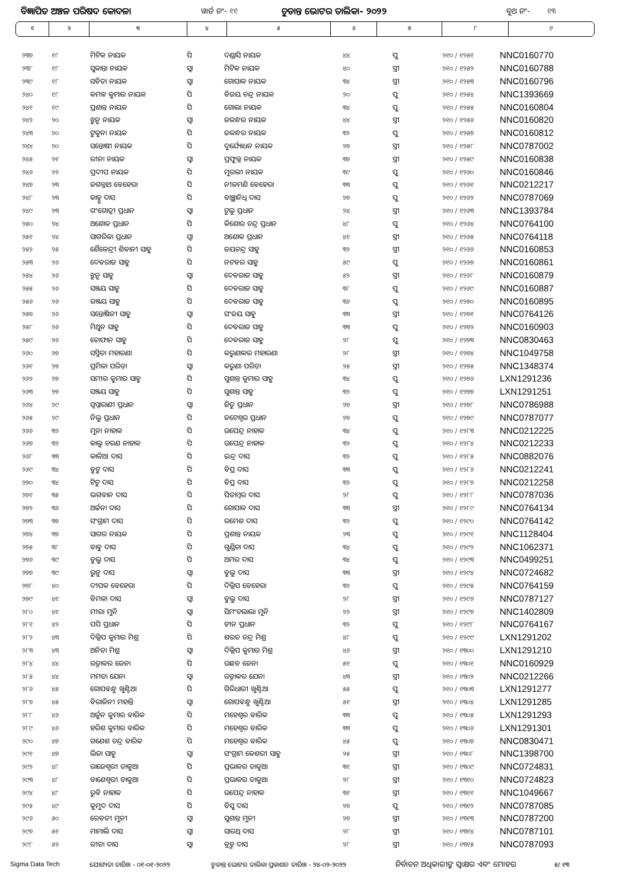ବିଜ୍ଞାପିତ ଅଞ୍ଚଳ ପରିଷଦ କୋଦଳା ୱାର୍ଡ ନଂ- ୧୧ ଚୁଡାନ୍ତ ଭୋଟର ତାଲିକା- ୨୦୨୨ ବୁଥ ନଂ- ୧୩
| ୧ | ୨ | ୩ | ୪ | ୫ | ୬ | ୭ | ୮ | ୯ |
| --- | --- | --- | --- | --- | --- | --- | --- | --- |
| ୨୩୭ | ୧୮ | ମିଟିକ ନାୟକ | ପି | ଦଣ୍ଡାସି ନାୟକ | ୪୪ | ପୁ | ୨୧୦ / ୧୨୫୧ | NNC0160770 |
| ୨୩୮ | ୧୮ | ସୁକାନ୍ତା ନାୟକ | ସ୍ୱା | ମିଟିକ ନାୟକ | ୪୦ | ସ୍ତ୍ରୀ | ୨୧୦ / ୧୨୫୨ | NNC0160788 |
| ୨୩୯ | ୧୮ | ସବିତା ନାୟକ | ସ୍ୱା | ଗୋପାଳ ନାୟକ | ୩୪ | ସ୍ତ୍ରୀ | ୨୧୦ / ୧୨୫୩ | NNC0160796 |
| ୨୪୦ | ୧୮ | କମଳ କୁମାର ନାୟକ | ପି | ବିଜୟ ଚନ୍ଦ୍ର ନାୟକ | ୨୦ | ପୁ | ୨୧୦ / ୧୨୫୪ | NNC1393669 |
| ୨୪୧ | ୧୯ | ପ୍ରଶାନ୍ତ ନାୟକ | ପି | ଗୋଲା ନାୟକ | ୩୪ | ପୁ | ୨୧୦ / ୧୨୫୫ | NNC0160804 |
| ୨୪୨ | ୨୦ | ଝୁନୁ ନାୟକ | ସ୍ୱା | ଜଳନ୍ଧର ନାୟକ | ୪୪ | ସ୍ତ୍ରୀ | ୨୧୦ / ୧୨୫୬ | NNC0160820 |
| ୨୪୩ | ୨୦ | ଟୁକୁନା ନାୟକ | ପି | ଜଳନ୍ଧର ନାୟକ | ୩୨ | ପୁ | ୨୧୦ / ୧୨୫୭ | NNC0160812 |
| ୨୪୪ | ୨୦ | ସନ୍ତୋଷୀ ନାୟକ | ପି | ଦୁର୍ଯ୍ୟୋଧନ ନାୟକ | ୨୭ | ସ୍ତ୍ରୀ | ୨୧୦ / ୧୨୫୮ | NNC0787002 |
| ୨୪୫ | ୨୧ | ରୀନା ନାୟକ | ସ୍ୱା | ପ୍ରଫୁଲ୍ଲ ନାୟକ | ୩୭ | ସ୍ତ୍ରୀ | ୨୧୦ / ୧୨୫୯ | NNC0160838 |
| ୨୪୬ | ୨୨ | ପ୍ରଦୀପ ନାୟକ | ପି | ମୁରଲୀ ନାୟକ | ୩୯ | ପୁ | ୨୧୦ / ୧୨୬୦ | NNC0160846 |
| ୨୪୭ | ୨୩ | ଜଗନ୍ନାଥ ବେହେରା | ପି | ନୀଳମଣି ବେହେରା | ୩୩ | ପୁ | ୨୧୦ / ୧୨୬୧ | NNC0212217 |
| ୨୪୮ | ୨୩ | କାହ୍ନୁ ଦାସ | ପି | ବାଞ୍ଛାନିଧି ଦାସ | ୨୭ | ପୁ | ୨୧୦ / ୧୨୬୨ | NNC0787069 |
| ୨୪୯ | ୨୩ | ଗଂଗୋତ୍ରୀ ପ୍ରଧାନ | ସ୍ୱା | ଟୁଲୁ ପ୍ରଧାନ | ୨୪ | ସ୍ତ୍ରୀ | ୨୧୦ / ୧୨୬୩ | NNC1393784 |
| ୨୫୦ | ୨୪ | ଅଶୋକ ପ୍ରଧାନ | ପି | କିଶୋର ଚନ୍ଦ୍ର ପ୍ରଧାନ | ୪୮ | ପୁ | ୨୧୦ / ୧୨୬୪ | NNC0764100 |
| ୨୫୧ | ୨୪ | ସାଗରିକା ପ୍ରଧାନ | ସ୍ୱା | ଅଶୋକ ପ୍ରଧାନ | ୪୧ | ସ୍ତ୍ରୀ | ୨୧୦ / ୧୨୬୫ | NNC0764118 |
| ୨୫୨ | ୨୫ | ଶୈଳେନ୍ଦ୍ରୀ ଶିବାନୀ ସାହୁ | ପି | ଜୟଚନ୍ଦ୍ର ସାହୁ | ୩୨ | ସ୍ତ୍ରୀ | ୨୧୦ / ୧୨୬୬ | NNC0160853 |
| ୨୫୩ | ୨୬ | ଦେବରାଜ ସାହୁ | ପି | ନଟବର ସାହୁ | ୫୯ | ପୁ | ୨୧୦ / ୧୨୬୭ | NNC0160861 |
| ୨୫୪ | ୨୬ | ଝୁନୁ ସାହୁ | ସ୍ୱା | ଦେବରାଜ ସାହୁ | ୫୨ | ସ୍ତ୍ରୀ | ୨୧୦ / ୧୨୬୮ | NNC0160879 |
| ୨୫୫ | ୨୬ | ସଞ୍ଜୟ ସାହୁ | ପି | ଦେବରାଜ ସାହୁ | ୩୮ | ପୁ | ୨୧୦ / ୧୨୬୯ | NNC0160887 |
| ୨୫୬ | ୨୬ | ରଞ୍ଜୟ ସାହୁ | ପି | ଦେବରାଜ ସାହୁ | ୩୬ | ପୁ | ୨୧୦ / ୧୨୭୦ | NNC0160895 |
| ୨୫୭ | ୨୬ | ସନ୍ତୋଷିନୀ ସାହୁ | ସ୍ୱା | ସଂଜୟ ସାହୁ | ୩୩ | ସ୍ତ୍ରୀ | ୨୧୦ / ୧୨୭୧ | NNC0764126 |
| ୨୫୮ | ୨୬ | ମିଥୁନ ସାହୁ | ପି | ଦେବରାଜ ସାହୁ | ୩୩ | ପୁ | ୨୧୦ / ୧୨୭୨ | NNC0160903 |
| ୨୫୯ | ୨୬ | ତୋଫାନ ସାହୁ | ପି | ଦେବରାଜ ସାହୁ | ୨୮ | ପୁ | ୨୧୦ / ୧୨୭୩ | NNC0830463 |
| ୨୬୦ | ୨୭ | ସସ୍ମିତା ମହାରଣା | ପି | କରୁଣାକର ମହାରଣା | ୨୮ | ସ୍ତ୍ରୀ | ୨୧୦ / ୧୨୭୪ | NNC1049758 |
| ୨୬୧ | ୨୭ | ପ୍ରମିଳା ପରିଡ଼ା | ସ୍ୱା | କରୁଣା ପରିଡ଼ା | ୨୫ | ସ୍ତ୍ରୀ | ୨୧୦ / ୧୨୭୫ | NNC1348374 |
| ୨୬୨ | ୨୭ | ସମୀର କୁମାର ସାହୁ | ପି | ସୁଶାନ୍ତ କୁମାର ସାହୁ | ୩୪ | ପୁ | ୨୧୦ / ୧୨୭୬ | LXN1291236 |
| ୨୬୩ | ୨୭ | ସଞ୍ଜୟ ସାହୁ | ପି | ସୁଶାନ୍ତ ସାହୁ | ୩୨ | ପୁ | ୨୧୦ / ୧୨୭୭ | LXN1291251 |
| ୨୬୪ | ୨୯ | ସ୍ୱପ୍ନାରାଣୀ ପ୍ରଧାନ | ସ୍ୱା | ଜିତୁ ପ୍ରଧାନ | ୨୭ | ସ୍ତ୍ରୀ | ୨୧୦ / ୧୨୭୮ | NNC0786988 |
| ୨୬୫ | ୨୯ | ନିଲୁ ପ୍ରଧାନ | ପି | ଜଟେଶ୍ୱର ପ୍ରଧାନ | ୨୭ | ପୁ | ୨୧୦ / ୧୨୭୯ | NNC0787077 |
| ୨୬୬ | ୩୨ | ମୁନା ନାହାକ | ପି | ଉପେନ୍ଦ୍ର ନାହାକ | ୩୪ | ପୁ | ୨୧୦ / ୧୨୮୩ | NNC0212225 |
| ୨୬୭ | ୩୨ | କାଲୁ ଚରଣ ନାହାକ | ପି | ଉପେନ୍ଦ୍ର ନାହାକ | ୩୨ | ପୁ | ୨୧୦ / ୧୨୮୪ | NNC0212233 |
| ୨୬୮ | ୩୩ | କାଳିଆ ଦାସ | ପି | ଇନ୍ଦ୍ର ଦାସ | ୩୨ | ପୁ | ୨୧୦ / ୧୨୮୫ | NNC0882076 |
| ୨୬୯ | ୩୪ | ବୁଟୁ ଦାସ | ପି | ବିପ୍ର ଦାସ | ୩୩ | ପୁ | ୨୧୦ / ୧୨୮୬ | NNC0212241 |
| ୨୭୦ | ୩୪ | ଟିଟୁ ଦାସ | ପି | ବିପ୍ର ଦାସ | ୩୨ | ପୁ | ୨୧୦ / ୧୨୮୭ | NNC0212258 |
| ୨୭୧ | ୩୫ | ଭଗବାନ ଦାସ | ପି | ପିତାମ୍ବର ଦାସ | ୨୮ | ପୁ | ୨୧୦ / ୧୨୮୮ | NNC0787036 |
| ୨୭୨ | ୩୬ | ଅର୍ଚ୍ଚନା ଦାସ | ପି | ଗୋପାଳ ଦାସ | ୩୩ | ସ୍ତ୍ରୀ | ୨୧୦ / ୧୨୮୯ | NNC0764134 |
| ୨୭୩ | ୩୭ | ସଂଗ୍ରାମ ଦାସ | ପି | ରମେଶ ଦାସ | ୩୨ | ପୁ | ୨୧୦ / ୧୨୯୦ | NNC0764142 |
| ୨୭୪ | ୩୭ | ସାଗର ନାୟକ | ପି | ପ୍ରଶାନ୍ତ ନାୟକ | ୨୩ | ପୁ | ୨୧୦ / ୧୨୯୧ | NNC1128404 |
| ୨୭୫ | ୩୮ | ବାବୁ ଦାସ | ପି | ଗୁଣ୍ଡିଚା ଦାସ | ୩୪ | ପୁ | ୨୧୦ / ୧୨୯୨ | NNC1062371 |
| ୨୭୬ | ୩୯ | ବୁଲୁ ଦାସ | ପି | ଅମର ଦାସ | ୩୪ | ପୁ | ୨୧୦ / ୧୨୯୩ | NNC0499251 |
| ୨୭୭ | ୩୯ | ରୁନୁ ଦାସ | ସ୍ୱା | ବୁଲୁ ଦାସ | ୩୩ | ସ୍ତ୍ରୀ | ୨୧୦ / ୧୨୯୪ | NNC0724682 |
| ୨୭୮ | ୪୦ | ଦୀପକ ବେହେରା | ପି | ଦିଲ୍ଲିପ ବେହେରା | ୩୨ | ପୁ | ୨୧୦ / ୧୨୯୫ | NNC0764159 |
| ୨୭୯ | ୪୧ | ବିମଳା ଦାସ | ସ୍ୱା | ବୁଲୁ ଦାସ | ୨୮ | ସ୍ତ୍ରୀ | ୨୧୦ / ୧୨୯୬ | NNC0787127 |
| ୨୮୦ | ୪୧ | ମୀରା ମୁନି | ସ୍ୱା | ସିମଂଚଲାଲା ମୁନି | ୨୨ | ସ୍ତ୍ରୀ | ୨୧୦ / ୧୨୯୭ | NNC1402809 |
| ୨୮୧ | ୪୨ | ପପି ପ୍ରଧାନ | ପି | ହୀନ ପ୍ରଧାନ | ୩୨ | ପୁ | ୨୧୦ / ୧୨୯୮ | NNC0764167 |
| ୨୮୨ | ୪୩ | ଦିଲ୍ଲିପ କୁମାର ମିଶ୍ର | ପି | ଶରତ ଚନ୍ଦ୍ର ମିଶ୍ର | ୪୮ | ପୁ | ୨୧୦ / ୧୨୯୯ | LXN1291202 |
| ୨୮୩ | ୪୩ | ଅନିତା ମିଶ୍ର | ସ୍ୱା | ଦିଲ୍ଲିପ କୁମାର ମିଶ୍ର | ୪୬ | ସ୍ତ୍ରୀ | ୨୧୦ / ୧୩୦୦ | LXN1291210 |
| ୨୮୪ | ୪୪ | ରତ୍ନାକର ଜେନା | ପି | ଉଛବ ଜେନା | ୫୧ | ପୁ | ୨୧୦ / ୧୩୦୧ | NNC0160929 |
| ୨୮୫ | ୪୪ | ମମତା ଯେନା | ସ୍ୱା | ରତ୍ନାକର ଯେନା | ୪୩ | ସ୍ତ୍ରୀ | ୨୧୦ / ୧୩୦୨ | NNC0212266 |
| ୨୮୬ | ୪୫ | ଗୋପବନ୍ଧୁ ଖୁଣ୍ଟିଆ | ପି | ଗିରିଧାରୀ ଖୁଣ୍ଟିଆ | ୫୫ | ପୁ | ୨୧୦ / ୧୩୦୩ | LXN1291277 |
| ୨୮୭ | ୪୫ | ବିରାଜିନୀ ମହାନ୍ତି | ସ୍ୱା | ଗୋପବନ୍ଧୁ ଖୁଣ୍ଟିଆ | ୫୧ | ସ୍ତ୍ରୀ | ୨୧୦ / ୧୩୦୪ | LXN1291285 |
| ୨୮୮ | ୪୬ | ଅର୍ଜୁନ କୁମାର ବାରିକ | ପି | ମହେଶ୍ୱର ବାରିକ | ୩୩ | ପୁ | ୨୧୦ / ୧୩୦୫ | LXN1291293 |
| ୨୮୯ | ୪୬ | ହରିଶ କୁମାର ବାରିକ | ପି | ମହେଶ୍ୱର ବାରିକ | ୩୩ | ପୁ | ୨୧୦ / ୧୩୦୬ | LXN1291301 |
| ୨୯୦ | ୪୭ | ଗଣେଶ ଚନ୍ଦ୍ର ବାରିକ | ପି | ମହେଶ୍ୱର ବାରିକ | ୪୫ | ପୁ | ୨୧୦ / ୧୩୦୭ | NNC0830471 |
| ୨୯୧ | ୪୭ | ଲିଜା ସାହୁ | ସ୍ୱା | ସଂଗ୍ରାମ କେଶରୀ ସାହୁ | ୨୫ | ସ୍ତ୍ରୀ | ୨୧୦ / ୧୩୦୮ | NNC1398700 |
| ୨୯୨ | ୪୮ | ରାଜେଶ୍ୱରୀ ଡାକୁଆ | ପି | ପ୍ରଭାକର ଡାକୁଆ | ୩୧ | ସ୍ତ୍ରୀ | ୨୧୦ / ୧୩୦୯ | NNC0724831 |
| ୨୯୩ | ୪୮ | ବାଣେଶ୍ୱରୀ ଡାକୁଆ | ପି | ପ୍ରଭାକର ଡାକୁଆ | ୨୮ | ସ୍ତ୍ରୀ | ୨୧୦ / ୧୩୧୦ | NNC0724823 |
| ୨୯୪ | ୪୮ | ରୁବି ନାହାକ | ପି | ଉପେନ୍ଦ୍ର ନାହାକ | ୩୧ | ସ୍ତ୍ରୀ | ୨୧୦ / ୧୩୧୧ | NNC1049667 |
| ୨୯୫ | ୪୯ | କୁମୁଦ ଦାସ | ପି | ବିସୁ ଦାସ | ୨୭ | ପୁ | ୨୧୦ / ୧୩୧୨ | NNC0787085 |
| ୨୯୬ | ୫୦ | ରେବତୀ ମୁନୀ | ସ୍ୱା | ସୁଶାନ୍ତ ମୁନୀ | ୨୭ | ସ୍ତ୍ରୀ | ୨୧୦ / ୧୩୧୩ | NNC0787200 |
| ୨୯୭ | ୫୧ | ମାମାଲି ଦାସ | ସ୍ୱା | ସାରଥି ଦାସ | ୨୮ | ସ୍ତ୍ରୀ | ୨୧୦ / ୧୩୧୪ | NNC0787101 |
| ୨୯୮ | ୫୨ | ରୀତା ଦାସ | ସ୍ୱା | ବ୍ରହ୍ମ ଦାସ | ୨୮ | ସ୍ତ୍ରୀ | ୨୧୦ / ୧୩୧୫ | NNC0787093 |
Sigma Data Tech ଯୋଗ୍ୟତା ତାରିଖ - ୦୧-୦୧-୨୦୨୨ ଚୁଡାନ୍ତ ଭୋଟର ତାଲିକା ପ୍ରକାଶନ ତାରିଖ - ୨୪-୦୨-୨୦୨୨ ନିର୍ବାଚନ ଅଧିକାରୀଙ୍କ ସ୍ୱାକ୍ଷର ଏବଂ ମୋହର ୫/ ୧୩